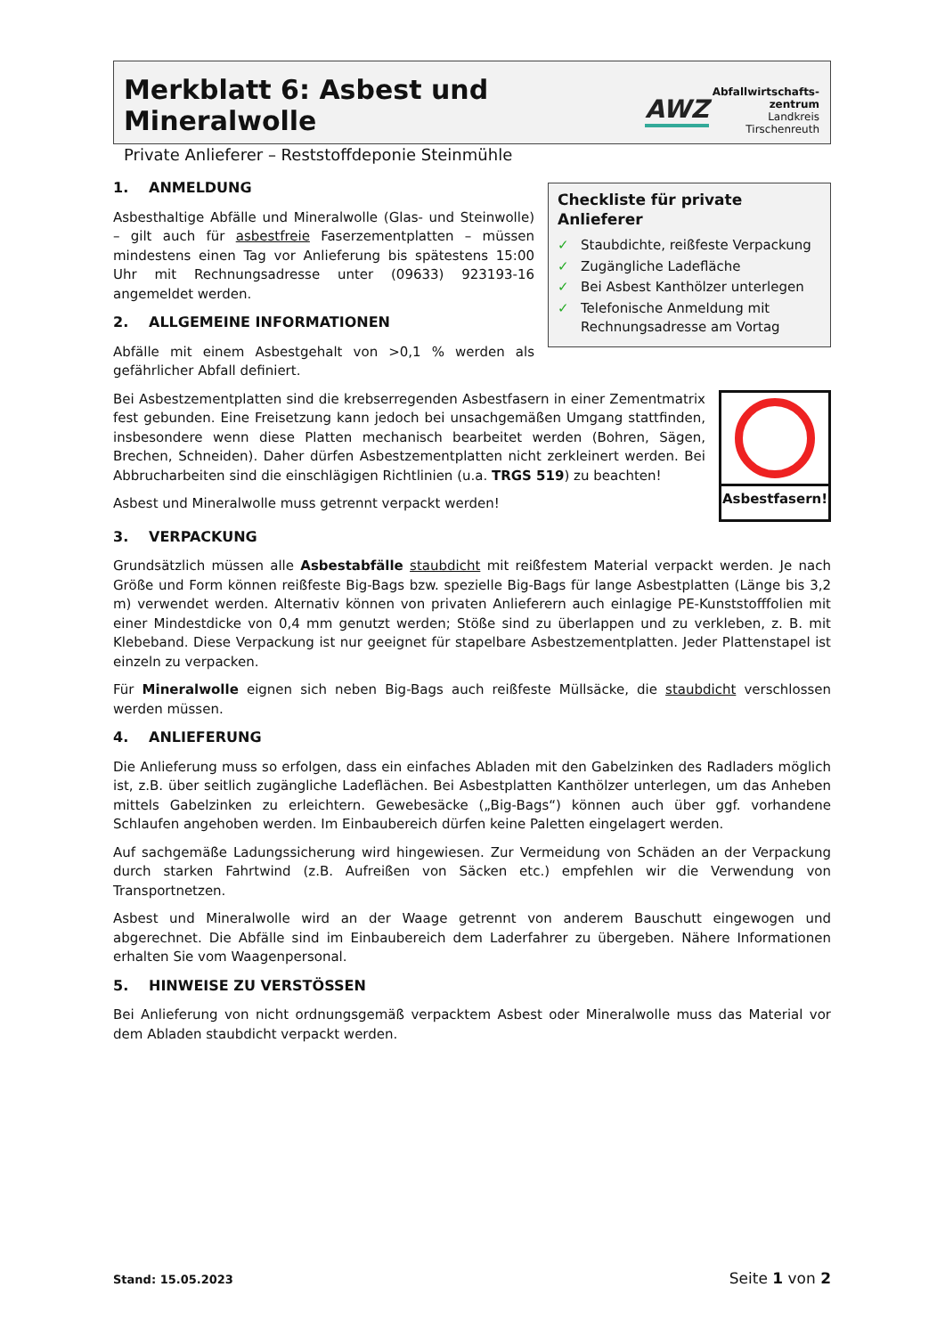Merkblatt 6: Asbest und Mineralwolle
Private Anlieferer – Reststoffdeponie Steinmühle
AWZ
Abfallwirtschafts-
zentrum
Landkreis
Tirschenreuth
Checkliste für private Anlieferer
✓ Staubdichte, reißfeste Verpackung
✓ Zugängliche Ladefläche
✓ Bei Asbest Kanthölzer unterlegen
✓ Telefonische Anmeldung mit Rechnungsadresse am Vortag
1. ANMELDUNG
Asbesthaltige Abfälle und Mineralwolle (Glas- und Steinwolle) – gilt auch für asbestfreie Faserzementplatten – müssen mindestens einen Tag vor Anlieferung bis spätestens 15:00 Uhr mit Rechnungsadresse unter (09633) 923193-16 angemeldet werden.
2. ALLGEMEINE INFORMATIONEN
Abfälle mit einem Asbestgehalt von >0,1 % werden als gefährlicher Abfall definiert.
Asbestfasern!
Bei Asbestzementplatten sind die krebserregenden Asbestfasern in einer Zementmatrix fest gebunden. Eine Freisetzung kann jedoch bei unsachgemäßen Umgang stattfinden, insbesondere wenn diese Platten mechanisch bearbeitet werden (Bohren, Sägen, Brechen, Schneiden). Daher dürfen Asbestzementplatten nicht zerkleinert werden. Bei Abbrucharbeiten sind die einschlägigen Richtlinien (u.a. TRGS 519) zu beachten!
Asbest und Mineralwolle muss getrennt verpackt werden!
3. VERPACKUNG
Grundsätzlich müssen alle Asbestabfälle staubdicht mit reißfestem Material verpackt werden. Je nach Größe und Form können reißfeste Big-Bags bzw. spezielle Big-Bags für lange Asbestplatten (Länge bis 3,2 m) verwendet werden. Alternativ können von privaten Anlieferern auch einlagige PE-Kunststofffolien mit einer Mindestdicke von 0,4 mm genutzt werden; Stöße sind zu überlappen und zu verkleben, z. B. mit Klebeband. Diese Verpackung ist nur geeignet für stapelbare Asbestzementplatten. Jeder Plattenstapel ist einzeln zu verpacken.
Für Mineralwolle eignen sich neben Big-Bags auch reißfeste Müllsäcke, die staubdicht verschlossen werden müssen.
4. ANLIEFERUNG
Die Anlieferung muss so erfolgen, dass ein einfaches Abladen mit den Gabelzinken des Radladers möglich ist, z.B. über seitlich zugängliche Ladeflächen. Bei Asbestplatten Kanthölzer unterlegen, um das Anheben mittels Gabelzinken zu erleichtern. Gewebesäcke („Big-Bags“) können auch über ggf. vorhandene Schlaufen angehoben werden. Im Einbaubereich dürfen keine Paletten eingelagert werden.
Auf sachgemäße Ladungssicherung wird hingewiesen. Zur Vermeidung von Schäden an der Verpackung durch starken Fahrtwind (z.B. Aufreißen von Säcken etc.) empfehlen wir die Verwendung von Transportnetzen.
Asbest und Mineralwolle wird an der Waage getrennt von anderem Bauschutt eingewogen und abgerechnet. Die Abfälle sind im Einbaubereich dem Laderfahrer zu übergeben. Nähere Informationen erhalten Sie vom Waagenpersonal.
5. HINWEISE ZU VERSTÖSSEN
Bei Anlieferung von nicht ordnungsgemäß verpacktem Asbest oder Mineralwolle muss das Material vor dem Abladen staubdicht verpackt werden.
Stand: 15.05.2023 Seite 1 von 2